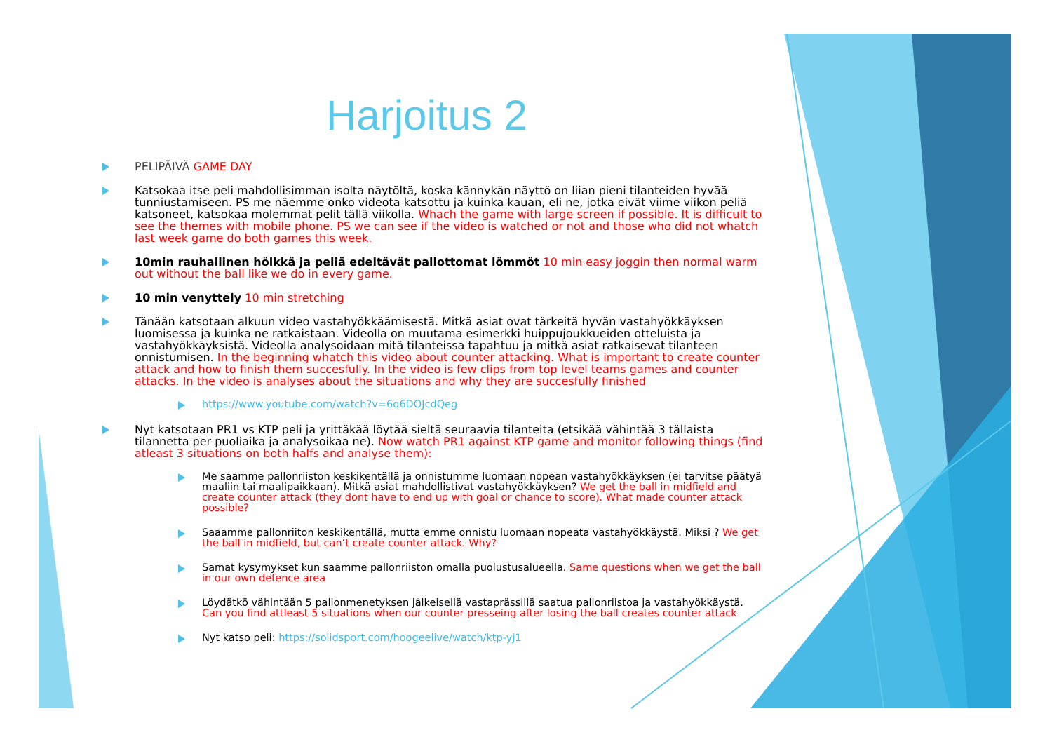Harjoitus 2
PELIPÄIVÄ GAME DAY
Katsokaa itse peli mahdollisimman isolta näytöltä, koska kännykän näyttö on liian pieni tilanteiden hyvää tunniustamiseen. PS me näemme onko videota katsottu ja kuinka kauan, eli ne, jotka eivät viime viikon peliä katsoneet, katsokaa molemmat pelit tällä viikolla. Whach the game with large screen if possible. It is difficult to see the themes with mobile phone. PS we can see if the video is watched or not and those who did not whatch last week game do both games this week.
10min rauhallinen hölkkä ja peliä edeltävät pallottomat lömmöt 10 min easy joggin then normal warm out without the ball like we do in every game.
10 min venyttely 10 min stretching
Tänään katsotaan alkuun video vastahyökkäämisestä. Mitkä asiat ovat tärkeitä hyvän vastahyökkäyksen luomisessa ja kuinka ne ratkaistaan. Videolla on muutama esimerkki huippujoukkueiden otteluista ja vastahyökkäyksistä. Videolla analysoidaan mitä tilanteissa tapahtuu ja mitkä asiat ratkaisevat tilanteen onnistumisen. In the beginning whatch this video about counter attacking. What is important to create counter attack and how to finish them succesfully. In the video is few clips from top level teams games and counter attacks. In the video is analyses about the situations and why they are succesfully finished
https://www.youtube.com/watch?v=6q6DOJcdQeg
Nyt katsotaan PR1 vs KTP peli ja yrittäkää löytää sieltä seuraavia tilanteita (etsikää vähintää 3 tällaista tilannetta per puoliaika ja analysoikaa ne). Now watch PR1 against KTP game and monitor following things (find atleast 3 situations on both halfs and analyse them):
Me saamme pallonriiston keskikentällä ja onnistumme luomaan nopean vastahyökkäyksen (ei tarvitse päätyä maaliin tai maalipaikkaan). Mitkä asiat mahdollistivat vastahyökkäyksen? We get the ball in midfield and create counter attack (they dont have to end up with goal or chance to score). What made counter attack possible?
Saaamme pallonriiton keskikentällä, mutta emme onnistu luomaan nopeata vastahyökkäystä. Miksi ? We get the ball in midfield, but can’t create counter attack. Why?
Samat kysymykset kun saamme pallonriiston omalla puolustusalueella. Same questions when we get the ball in our own defence area
Löydätkö vähintään 5 pallonmenetyksen jälkeisellä vastaprässillä saatua pallonriistoa ja vastahyökkäystä. Can you find attleast 5 situations when our counter presseing after losing the ball creates counter attack
Nyt katso peli: https://solidsport.com/hoogeelive/watch/ktp-yj1